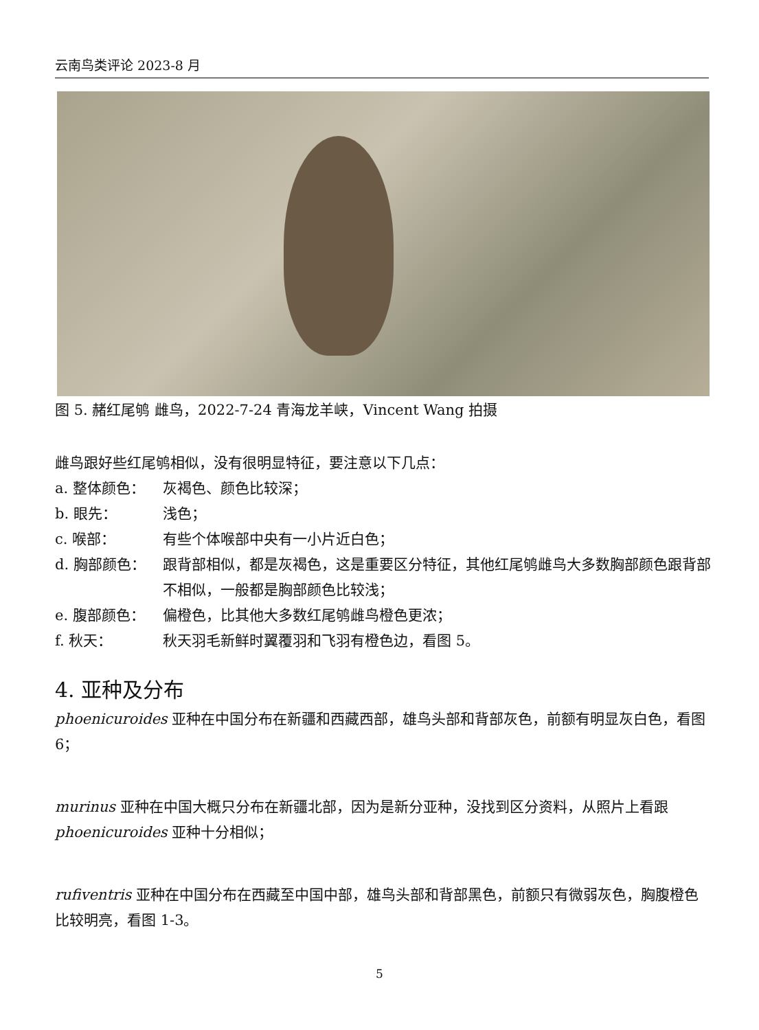云南鸟类评论 2023-8 月
图 5. 赭红尾鸲 雌鸟，2022-7-24 青海龙羊峡，Vincent Wang 拍摄
雌鸟跟好些红尾鸲相似，没有很明显特征，要注意以下几点：
a. 整体颜色： 灰褐色、颜色比较深；
b. 眼先： 浅色；
c. 喉部： 有些个体喉部中央有一小片近白色；
d. 胸部颜色： 跟背部相似，都是灰褐色，这是重要区分特征，其他红尾鸲雌鸟大多数胸部颜色跟背部不相似，一般都是胸部颜色比较浅；
e. 腹部颜色： 偏橙色，比其他大多数红尾鸲雌鸟橙色更浓；
f. 秋天： 秋天羽毛新鲜时翼覆羽和飞羽有橙色边，看图 5。
4. 亚种及分布
phoenicuroides 亚种在中国分布在新疆和西藏西部，雄鸟头部和背部灰色，前额有明显灰白色，看图 6；
murinus 亚种在中国大概只分布在新疆北部，因为是新分亚种，没找到区分资料，从照片上看跟 phoenicuroides 亚种十分相似；
rufiventris 亚种在中国分布在西藏至中国中部，雄鸟头部和背部黑色，前额只有微弱灰色，胸腹橙色比较明亮，看图 1-3。
5